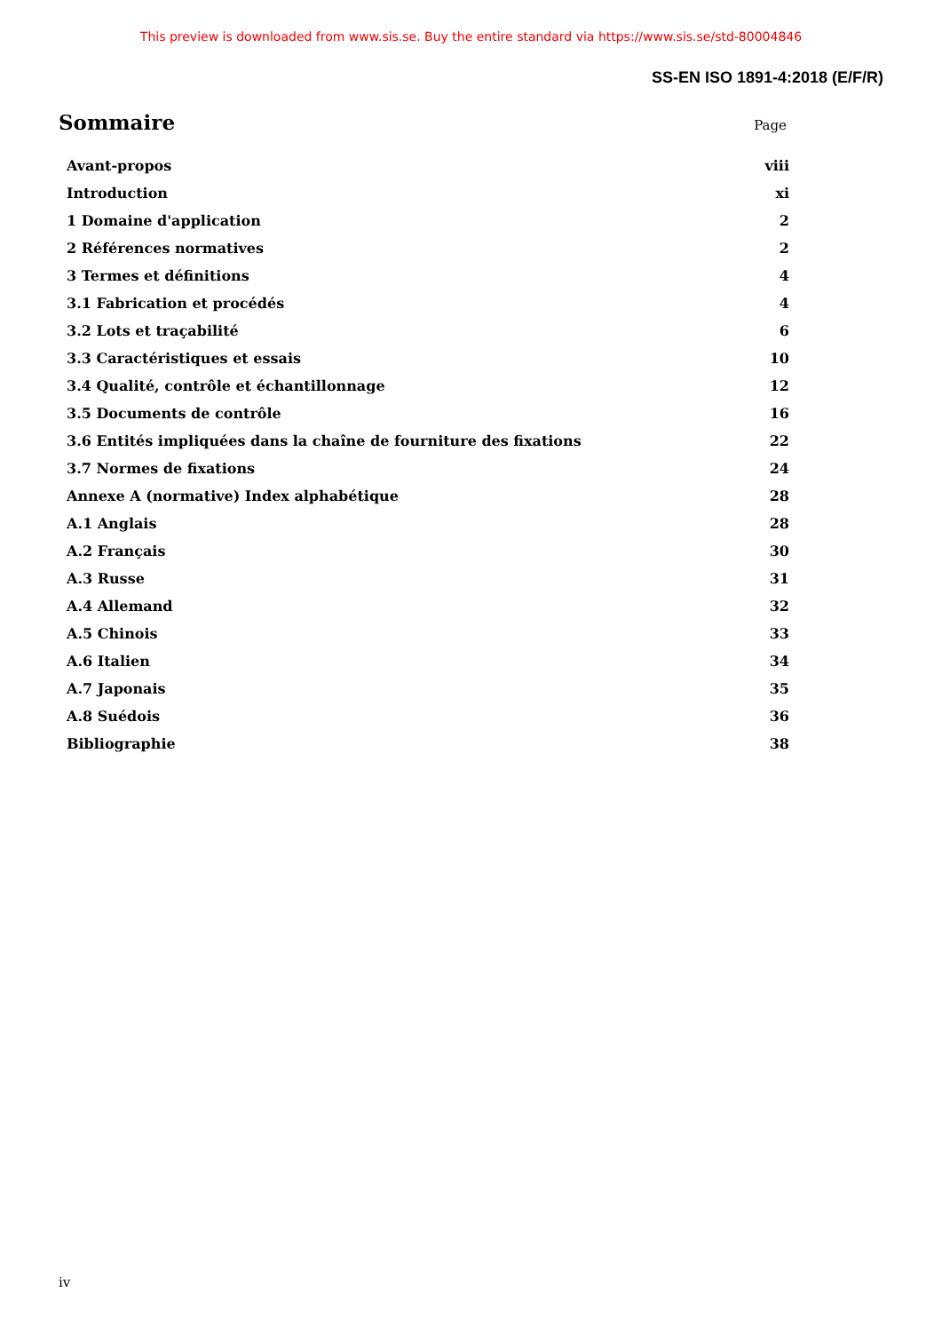This preview is downloaded from www.sis.se. Buy the entire standard via https://www.sis.se/std-80004846
SS-EN ISO 1891-4:2018 (E/F/R)
Sommaire
Page
| Avant-propos | viii |
| Introduction | xi |
| 1 Domaine d'application | 2 |
| 2 Références normatives | 2 |
| 3 Termes et définitions | 4 |
| 3.1 Fabrication et procédés | 4 |
| 3.2 Lots et traçabilité | 6 |
| 3.3 Caractéristiques et essais | 10 |
| 3.4 Qualité, contrôle et échantillonnage | 12 |
| 3.5 Documents de contrôle | 16 |
| 3.6 Entités impliquées dans la chaîne de fourniture des fixations | 22 |
| 3.7 Normes de fixations | 24 |
| Annexe A (normative) Index alphabétique | 28 |
| A.1 Anglais | 28 |
| A.2 Français | 30 |
| A.3 Russe | 31 |
| A.4 Allemand | 32 |
| A.5 Chinois | 33 |
| A.6 Italien | 34 |
| A.7 Japonais | 35 |
| A.8 Suédois | 36 |
| Bibliographie | 38 |
iv